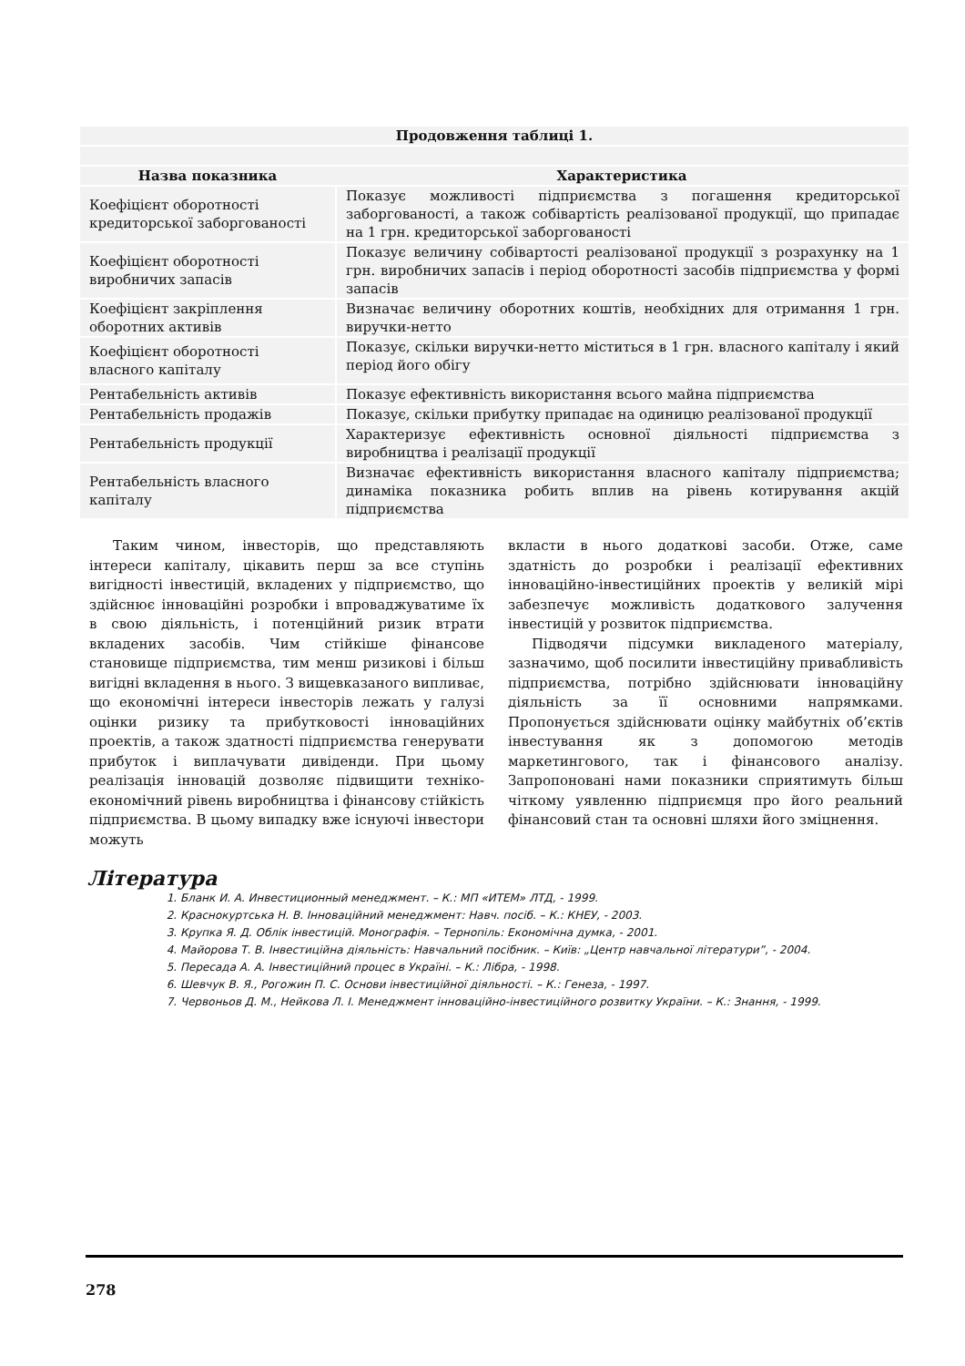| Продовження таблиці 1. | |
| --- | --- |
| Назва показника | Характеристика |
| Коефіцієнт оборотності кредиторської заборгованості | Показує можливості підприємства з погашення кредиторської заборгованості, а також собівартість реалізованої продукції, що припадає на 1 грн. кредиторської заборгованості |
| Коефіцієнт оборотності виробничих запасів | Показує величину собівартості реалізованої продукції з розрахунку на 1 грн. виробничих запасів і період оборотності засобів підприємства у формі запасів |
| Коефіцієнт закріплення оборотних активів | Визначає величину оборотних коштів, необхідних для отримання 1 грн. виручки-нетто |
| Коефіцієнт оборотності власного капіталу | Показує, скільки виручки-нетто міститься в 1 грн. власного капіталу і який період його обігу |
| Рентабельність активів | Показує ефективність використання всього майна підприємства |
| Рентабельність продажів | Показує, скільки прибутку припадає на одиницю реалізованої продукції |
| Рентабельність продукції | Характеризує ефективність основної діяльності підприємства з виробництва і реалізації продукції |
| Рентабельність власного капіталу | Визначає ефективність використання власного капіталу підприємства; динаміка показника робить вплив на рівень котирування акцій підприємства |
Таким чином, інвесторів, що представляють інтереси капіталу, цікавить перш за все ступінь вигідності інвестицій, вкладених у підприємство, що здійснює інноваційні розробки і впроваджуватиме їх в свою діяльність, і потенційний ризик втрати вкладених засобів. Чим стійкіше фінансове становище підприємства, тим менш ризикові і більш вигідні вкладення в нього. З вищевказаного випливає, що економічні інтереси інвесторів лежать у галузі оцінки ризику та прибутковості інноваційних проектів, а також здатності підприємства генерувати прибуток і виплачувати дивіденди. При цьому реалізація інновацій дозволяє підвищити техніко-економічний рівень виробництва і фінансову стійкість підприємства. В цьому випадку вже існуючі інвестори можуть
вкласти в нього додаткові засоби. Отже, саме здатність до розробки і реалізації ефективних інноваційно-інвестиційних проектів у великій мірі забезпечує можливість додаткового залучення інвестицій у розвиток підприємства.
Підводячи підсумки викладеного матеріалу, зазначимо, щоб посилити інвестиційну привабливість підприємства, потрібно здійснювати інноваційну діяльність за її основними напрямками. Пропонується здійснювати оцінку майбутніх об’єктів інвестування як з допомогою методів маркетингового, так і фінансового аналізу. Запропоновані нами показники сприятимуть більш чіткому уявленню підприємця про його реальний фінансовий стан та основні шляхи його зміцнення.
Література
1. Бланк И. А. Инвестиционный менеджмент. – К.: МП «ИТЕМ» ЛТД, - 1999.
2. Краснокуртська Н. В. Інноваційний менеджмент: Навч. посіб. – К.: КНЕУ, - 2003.
3. Крупка Я. Д. Облік інвестицій. Монографія. – Тернопіль: Економічна думка, - 2001.
4. Майорова Т. В. Інвестиційна діяльність: Навчальний посібник. – Київ: „Центр навчальної літератури”, - 2004.
5. Пересада А. А. Інвестиційний процес в Україні. – К.: Лібра, - 1998.
6. Шевчук В. Я., Рогожин П. С. Основи інвестиційної діяльності. – К.: Генеза, - 1997.
7. Червоньов Д. М., Нейкова Л. І. Менеджмент інноваційно-інвестиційного розвитку України. – К.: Знання, - 1999.
278